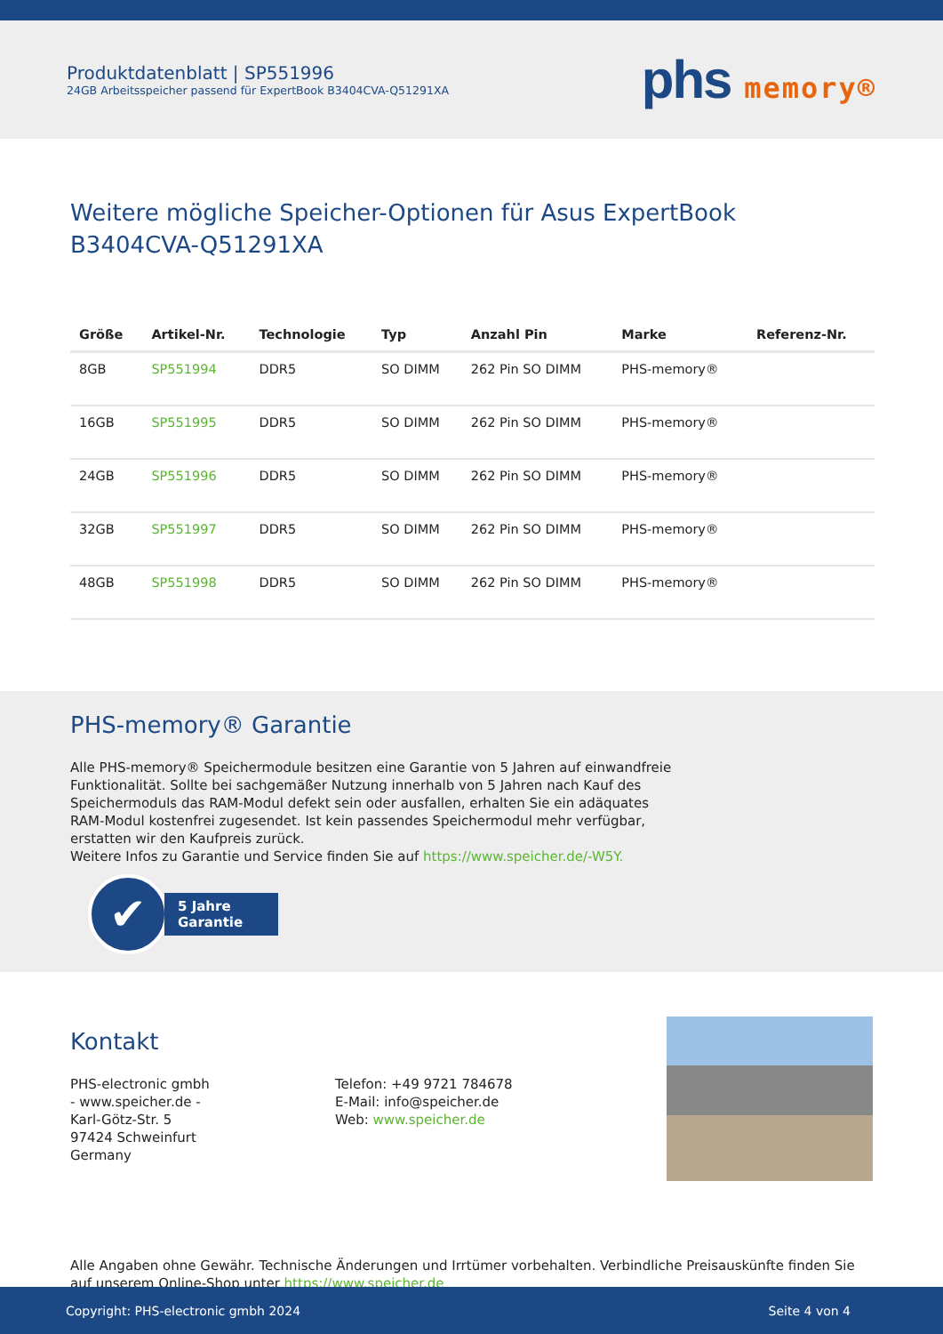Produktdatenblatt | SP551996
24GB Arbeitsspeicher passend für ExpertBook B3404CVA-Q51291XA
phs memory®
Weitere mögliche Speicher-Optionen für Asus ExpertBook B3404CVA-Q51291XA
| Größe | Artikel-Nr. | Technologie | Typ | Anzahl Pin | Marke | Referenz-Nr. |
| --- | --- | --- | --- | --- | --- | --- |
| 8GB | SP551994 | DDR5 | SO DIMM | 262 Pin SO DIMM | PHS-memory® | |
| 16GB | SP551995 | DDR5 | SO DIMM | 262 Pin SO DIMM | PHS-memory® | |
| 24GB | SP551996 | DDR5 | SO DIMM | 262 Pin SO DIMM | PHS-memory® | |
| 32GB | SP551997 | DDR5 | SO DIMM | 262 Pin SO DIMM | PHS-memory® | |
| 48GB | SP551998 | DDR5 | SO DIMM | 262 Pin SO DIMM | PHS-memory® | |
PHS-memory® Garantie
Alle PHS-memory® Speichermodule besitzen eine Garantie von 5 Jahren auf einwandfreie Funktionalität. Sollte bei sachgemäßer Nutzung innerhalb von 5 Jahren nach Kauf des Speichermoduls das RAM-Modul defekt sein oder ausfallen, erhalten Sie ein adäquates RAM-Modul kostenfrei zugesendet. Ist kein passendes Speichermodul mehr verfügbar, erstatten wir den Kaufpreis zurück.
Weitere Infos zu Garantie und Service finden Sie auf https://www.speicher.de/-W5Y.
✔
5 Jahre
Garantie
Kontakt
PHS-electronic gmbh
- www.speicher.de -
Karl-Götz-Str. 5
97424 Schweinfurt
Germany
Telefon: +49 9721 784678
E-Mail: info@speicher.de
Web: www.speicher.de
Alle Angaben ohne Gewähr. Technische Änderungen und Irrtümer vorbehalten. Verbindliche Preisauskünfte finden Sie auf unserem Online-Shop unter https://www.speicher.de
Copyright: PHS-electronic gmbh 2024 Seite 4 von 4